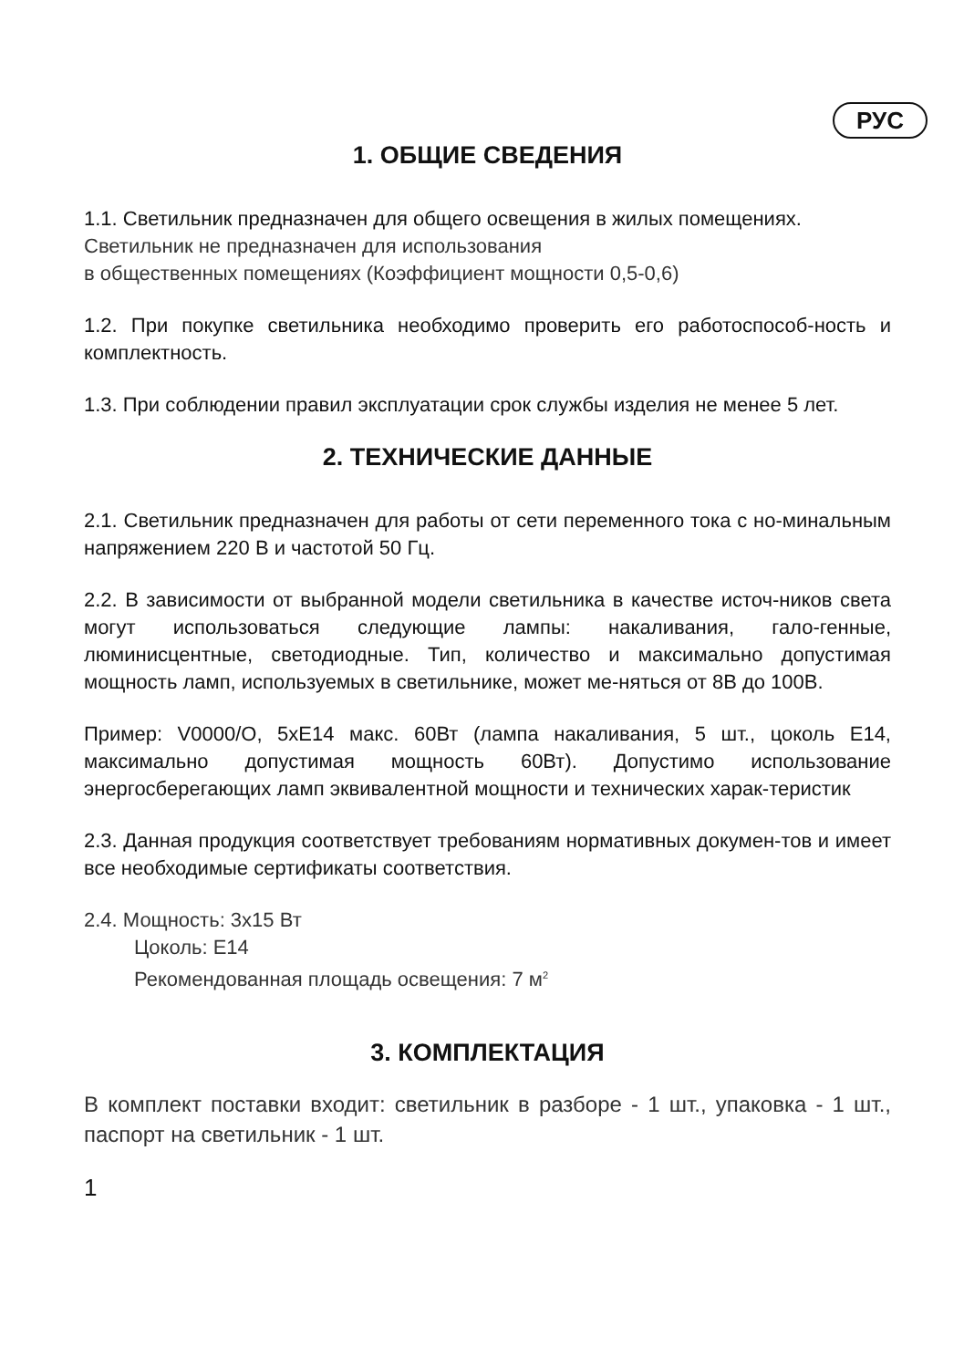РУС
1. ОБЩИЕ СВЕДЕНИЯ
1.1. Светильник предназначен для общего освещения в жилых помещениях.
Светильник не предназначен для использования
в общественных помещениях (Коэффициент мощности 0,5-0,6)
1.2. При покупке светильника необходимо проверить его работоспособ-ность и комплектность.
1.3. При соблюдении правил эксплуатации срок службы изделия не менее 5 лет.
2. ТЕХНИЧЕСКИЕ ДАННЫЕ
2.1. Светильник предназначен для работы от сети переменного тока с но-минальным напряжением 220 В и частотой 50 Гц.
2.2. В зависимости от выбранной модели светильника в качестве источ-ников света могут использоваться следующие лампы: накаливания, гало-генные, люминисцентные, светодиодные. Тип, количество и максимально допустимая мощность ламп, используемых в светильнике, может ме-няться от 8В до 100В.
Пример: V0000/O, 5xE14 макс. 60Вт (лампа накаливания, 5 шт., цоколь E14, максимально допустимая мощность 60Вт). Допустимо использование энергосберегающих ламп эквивалентной мощности и технических харак-теристик
2.3. Данная продукция соответствует требованиям нормативных докумен-тов и имеет все необходимые сертификаты соответствия.
2.4. Мощность: 3x15 Вт
Цоколь: E14
Рекомендованная площадь освещения: 7 м<sup>2</sup>
3. КОМПЛЕКТАЦИЯ
В комплект поставки входит: светильник в разборе - 1 шт., упаковка - 1 шт., паспорт на светильник - 1 шт.
1